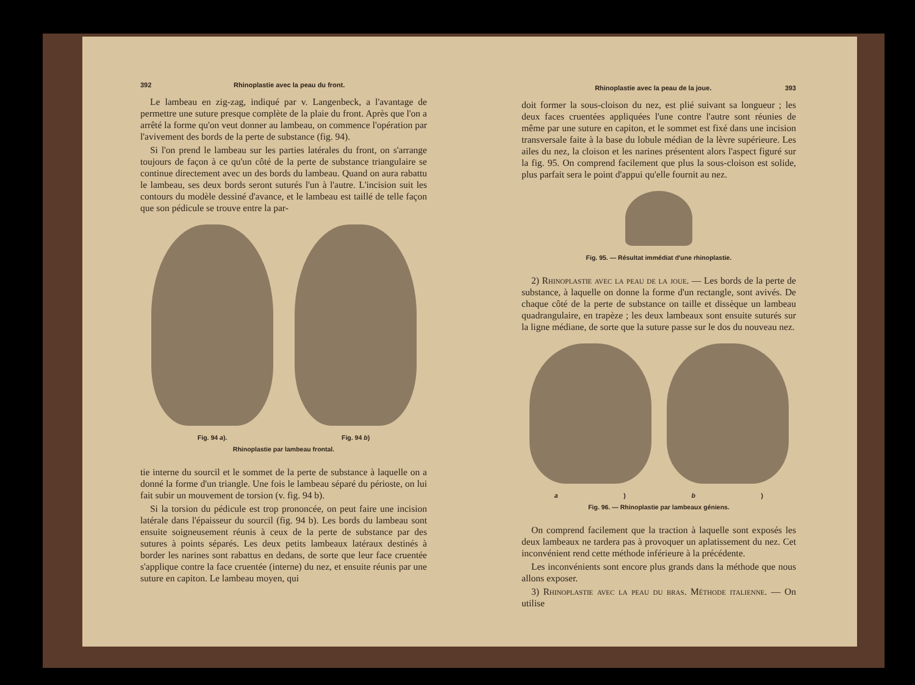392 Rhinoplastie avec la peau du front.
Le lambeau en zig-zag, indiqué par v. Langenbeck, a l'avantage de permettre une suture presque complète de la plaie du front. Après que l'on a arrêté la forme qu'on veut donner au lambeau, on commence l'opération par l'avivement des bords de la perte de substance (fig. 94).
Si l'on prend le lambeau sur les parties latérales du front, on s'arrange toujours de façon à ce qu'un côté de la perte de substance triangulaire se continue directement avec un des bords du lambeau. Quand on aura rabattu le lambeau, ses deux bords seront suturés l'un à l'autre. L'incision suit les contours du modèle dessiné d'avance, et le lambeau est taillé de telle façon que son pédicule se trouve entre la par-
Fig. 94 a). Fig. 94 b)
Rhinoplastie par lambeau frontal.
tie interne du sourcil et le sommet de la perte de substance à laquelle on a donné la forme d'un triangle. Une fois le lambeau séparé du périoste, on lui fait subir un mouvement de torsion (v. fig. 94 b).
Si la torsion du pédicule est trop prononcée, on peut faire une incision latérale dans l'épaisseur du sourcil (fig. 94 b). Les bords du lambeau sont ensuite soigneusement réunis à ceux de la perte de substance par des sutures à points séparés. Les deux petits lambeaux latéraux destinés à border les narines sont rabattus en dedans, de sorte que leur face cruentée s'applique contre la face cruentée (interne) du nez, et ensuite réunis par une suture en capiton. Le lambeau moyen, qui
Rhinoplastie avec la peau de la joue. 393
doit former la sous-cloison du nez, est plié suivant sa longueur ; les deux faces cruentées appliquées l'une contre l'autre sont réunies de même par une suture en capiton, et le sommet est fixé dans une incision transversale faite à la base du lobule médian de la lèvre supérieure. Les ailes du nez, la cloison et les narines présentent alors l'aspect figuré sur la fig. 95. On comprend facilement que plus la sous-cloison est solide, plus parfait sera le point d'appui qu'elle fournit au nez.
Fig. 95. — Résultat immédiat d'une rhinoplastie.
2) Rhinoplastie avec la peau de la joue. — Les bords de la perte de substance, à laquelle on donne la forme d'un rectangle, sont avivés. De chaque côté de la perte de substance on taille et dissèque un lambeau quadrangulaire, en trapèze ; les deux lambeaux sont ensuite suturés sur la ligne médiane, de sorte que la suture passe sur le dos du nouveau nez.
a) b)
Fig. 96. — Rhinoplastie par lambeaux géniens.
On comprend facilement que la traction à laquelle sont exposés les deux lambeaux ne tardera pas à provoquer un aplatissement du nez. Cet inconvénient rend cette méthode inférieure à la précédente.
Les inconvénients sont encore plus grands dans la méthode que nous allons exposer.
3) Rhinoplastie avec la peau du bras. Méthode italienne. — On utilise